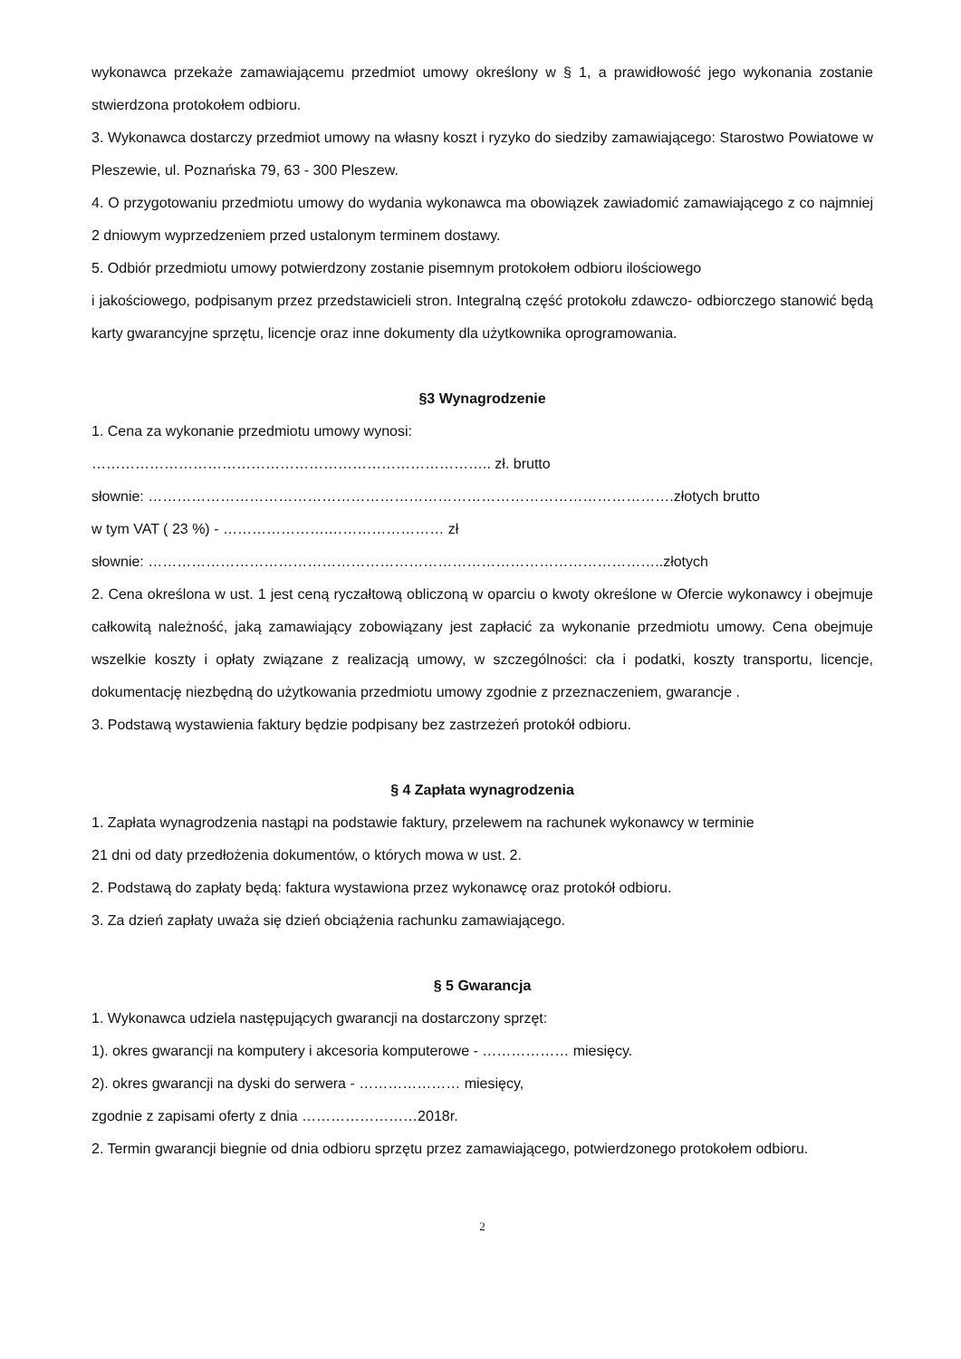wykonawca przekaże zamawiającemu przedmiot umowy określony w § 1, a prawidłowość jego wykonania zostanie stwierdzona protokołem odbioru.
3. Wykonawca dostarczy przedmiot umowy na własny koszt i ryzyko do siedziby zamawiającego: Starostwo Powiatowe w Pleszewie, ul. Poznańska 79, 63 - 300 Pleszew.
4. O przygotowaniu przedmiotu umowy do wydania wykonawca ma obowiązek zawiadomić zamawiającego z co najmniej 2 dniowym wyprzedzeniem przed ustalonym terminem dostawy.
5. Odbiór przedmiotu umowy potwierdzony zostanie pisemnym protokołem odbioru ilościowego
i jakościowego, podpisanym przez przedstawicieli stron. Integralną część protokołu zdawczo- odbiorczego stanowić będą karty gwarancyjne sprzętu, licencje oraz inne dokumenty dla użytkownika oprogramowania.
§3 Wynagrodzenie
1. Cena za wykonanie przedmiotu umowy wynosi:
……………………………………………………………………….. zł. brutto
słownie: ……………………………………………………………………………………………….złotych brutto
w tym VAT ( 23 %) - ………………….…………………… zł
słownie: ……………………………………………………………………………………………..złotych
2. Cena określona w ust. 1 jest ceną ryczałtową obliczoną w oparciu o kwoty określone w Ofercie wykonawcy i obejmuje całkowitą należność, jaką zamawiający zobowiązany jest zapłacić za wykonanie przedmiotu umowy. Cena obejmuje wszelkie koszty i opłaty związane z realizacją umowy, w szczególności: cła i podatki, koszty transportu, licencje, dokumentację niezbędną do użytkowania przedmiotu umowy zgodnie z przeznaczeniem, gwarancje .
3. Podstawą wystawienia faktury będzie podpisany bez zastrzeżeń protokół odbioru.
§ 4 Zapłata wynagrodzenia
1. Zapłata wynagrodzenia nastąpi na podstawie faktury, przelewem na rachunek wykonawcy w terminie
21 dni od daty przedłożenia dokumentów, o których mowa w ust. 2.
2. Podstawą do zapłaty będą: faktura wystawiona przez wykonawcę oraz protokół odbioru.
3. Za dzień zapłaty uważa się dzień obciążenia rachunku zamawiającego.
§ 5 Gwarancja
1. Wykonawca udziela następujących gwarancji na dostarczony sprzęt:
1). okres gwarancji na komputery i akcesoria komputerowe - ……………… miesięcy.
2). okres gwarancji na dyski do serwera - ………………… miesięcy,
zgodnie z zapisami oferty z dnia ……………………2018r.
2. Termin gwarancji biegnie od dnia odbioru sprzętu przez zamawiającego, potwierdzonego protokołem odbioru.
2